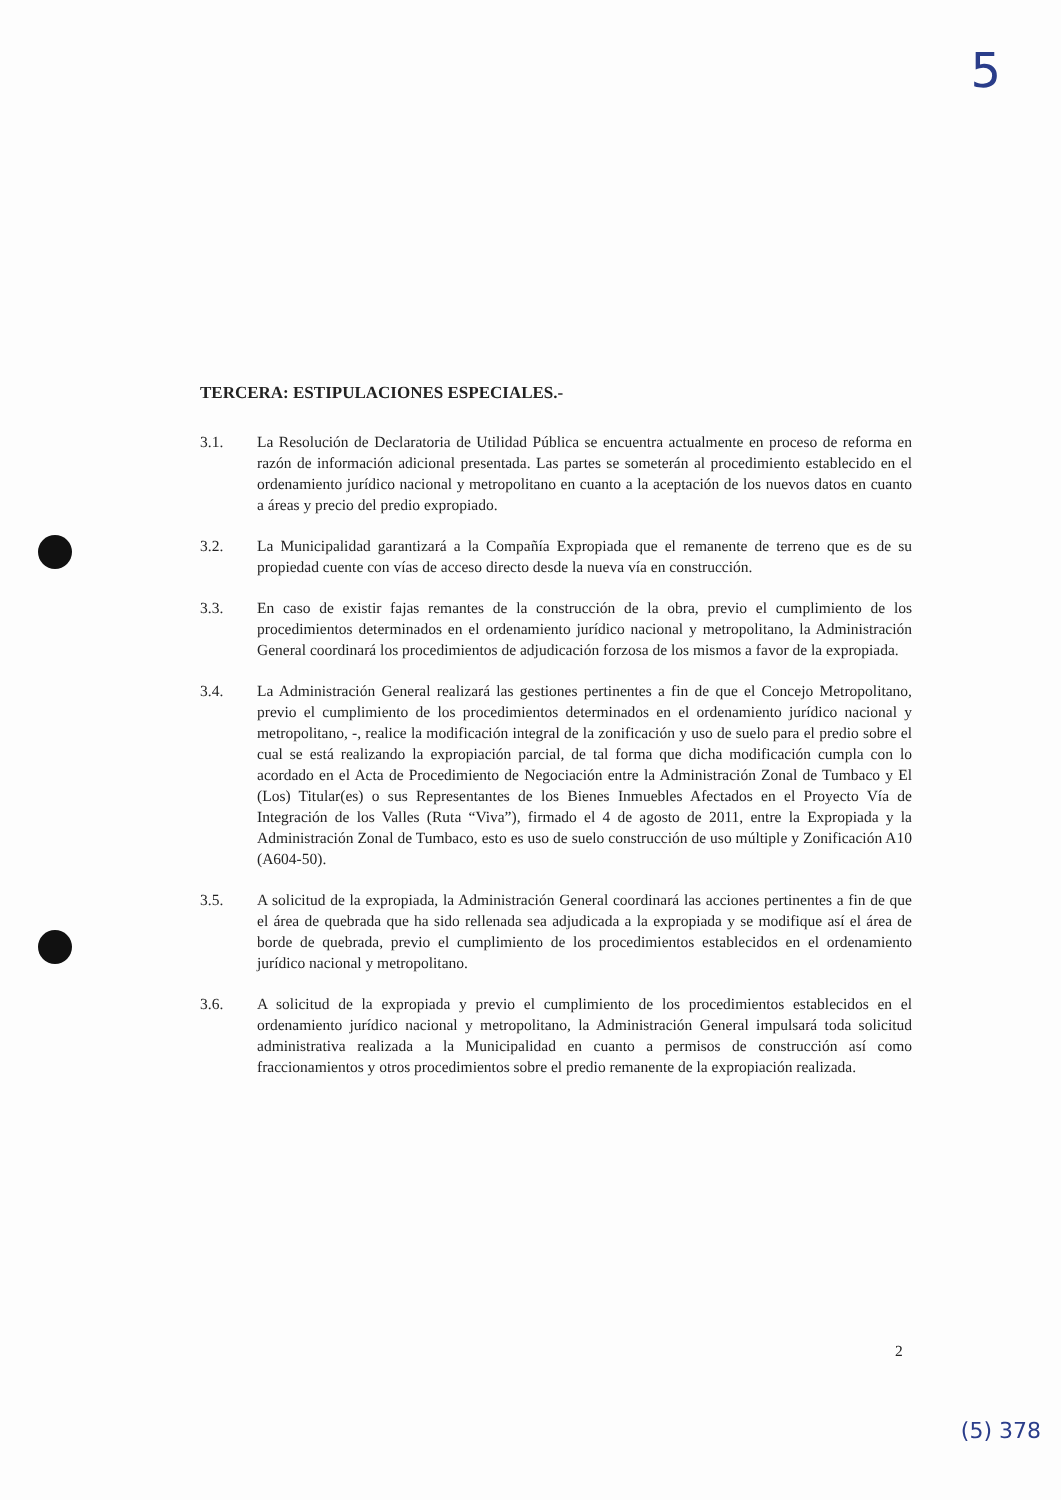5
TERCERA: ESTIPULACIONES ESPECIALES.-
3.1. La Resolución de Declaratoria de Utilidad Pública se encuentra actualmente en proceso de reforma en razón de información adicional presentada. Las partes se someterán al procedimiento establecido en el ordenamiento jurídico nacional y metropolitano en cuanto a la aceptación de los nuevos datos en cuanto a áreas y precio del predio expropiado.
3.2. La Municipalidad garantizará a la Compañía Expropiada que el remanente de terreno que es de su propiedad cuente con vías de acceso directo desde la nueva vía en construcción.
3.3. En caso de existir fajas remantes de la construcción de la obra, previo el cumplimiento de los procedimientos determinados en el ordenamiento jurídico nacional y metropolitano, la Administración General coordinará los procedimientos de adjudicación forzosa de los mismos a favor de la expropiada.
3.4. La Administración General realizará las gestiones pertinentes a fin de que el Concejo Metropolitano, previo el cumplimiento de los procedimientos determinados en el ordenamiento jurídico nacional y metropolitano, -, realice la modificación integral de la zonificación y uso de suelo para el predio sobre el cual se está realizando la expropiación parcial, de tal forma que dicha modificación cumpla con lo acordado en el Acta de Procedimiento de Negociación entre la Administración Zonal de Tumbaco y El (Los) Titular(es) o sus Representantes de los Bienes Inmuebles Afectados en el Proyecto Vía de Integración de los Valles (Ruta “Viva”), firmado el 4 de agosto de 2011, entre la Expropiada y la Administración Zonal de Tumbaco, esto es uso de suelo construcción de uso múltiple y Zonificación A10 (A604-50).
3.5. A solicitud de la expropiada, la Administración General coordinará las acciones pertinentes a fin de que el área de quebrada que ha sido rellenada sea adjudicada a la expropiada y se modifique así el área de borde de quebrada, previo el cumplimiento de los procedimientos establecidos en el ordenamiento jurídico nacional y metropolitano.
3.6. A solicitud de la expropiada y previo el cumplimiento de los procedimientos establecidos en el ordenamiento jurídico nacional y metropolitano, la Administración General impulsará toda solicitud administrativa realizada a la Municipalidad en cuanto a permisos de construcción así como fraccionamientos y otros procedimientos sobre el predio remanente de la expropiación realizada.
2
(5) 378